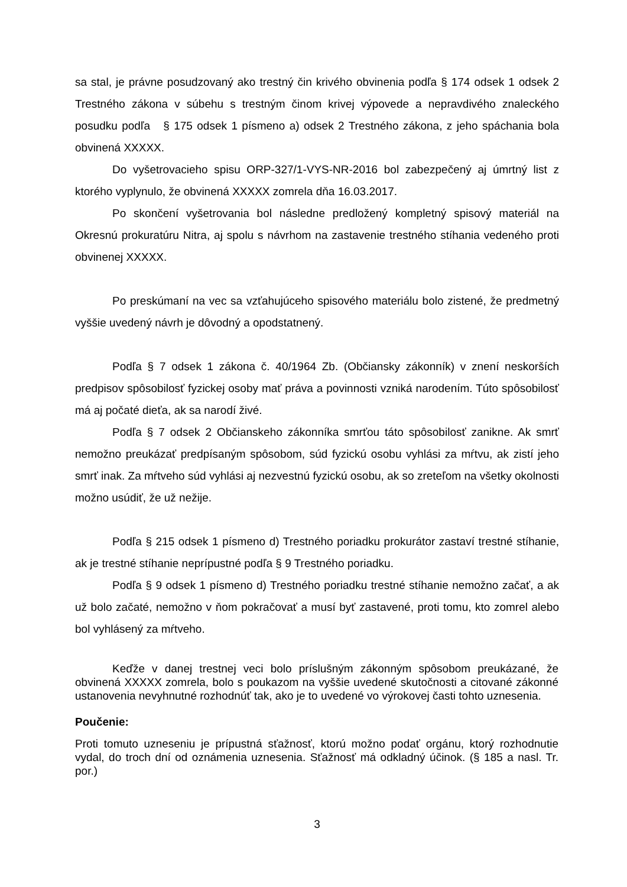sa stal, je právne posudzovaný ako trestný čin krivého obvinenia podľa § 174 odsek 1 odsek 2 Trestného zákona v súbehu s trestným činom krivej výpovede a nepravdivého znaleckého posudku podľa § 175 odsek 1 písmeno a) odsek 2 Trestného zákona, z jeho spáchania bola obvinená XXXXX.
Do vyšetrovacieho spisu ORP-327/1-VYS-NR-2016 bol zabezpečený aj úmrtný list z ktorého vyplynulo, že obvinená XXXXX zomrela dňa 16.03.2017.
Po skončení vyšetrovania bol následne predložený kompletný spisový materiál na Okresnú prokuratúru Nitra, aj spolu s návrhom na zastavenie trestného stíhania vedeného proti obvinenej XXXXX.
Po preskúmaní na vec sa vzťahujúceho spisového materiálu bolo zistené, že predmetný vyššie uvedený návrh je dôvodný a opodstatnený.
Podľa § 7 odsek 1 zákona č. 40/1964 Zb. (Občiansky zákonník) v znení neskorších predpisov spôsobilosť fyzickej osoby mať práva a povinnosti vzniká narodením. Túto spôsobilosť má aj počaté dieťa, ak sa narodí živé.
Podľa § 7 odsek 2 Občianskeho zákonníka smrťou táto spôsobilosť zanikne. Ak smrť nemožno preukázať predpísaným spôsobom, súd fyzickú osobu vyhlási za mŕtvu, ak zistí jeho smrť inak. Za mŕtveho súd vyhlási aj nezvestnú fyzickú osobu, ak so zreteľom na všetky okolnosti možno usúdiť, že už nežije.
Podľa § 215 odsek 1 písmeno d) Trestného poriadku prokurátor zastaví trestné stíhanie, ak je trestné stíhanie neprípustné podľa § 9 Trestného poriadku.
Podľa § 9 odsek 1 písmeno d) Trestného poriadku trestné stíhanie nemožno začať, a ak už bolo začaté, nemožno v ňom pokračovať a musí byť zastavené, proti tomu, kto zomrel alebo bol vyhlásený za mŕtveho.
Keďže v danej trestnej veci bolo príslušným zákonným spôsobom preukázané, že obvinená XXXXX zomrela, bolo s poukazom na vyššie uvedené skutočnosti a citované zákonné ustanovenia nevyhnutné rozhodnúť tak, ako je to uvedené vo výrokovej časti tohto uznesenia.
Poučenie:
Proti tomuto uzneseniu je prípustná sťažnosť, ktorú možno podať orgánu, ktorý rozhodnutie vydal, do troch dní od oznámenia uznesenia. Sťažnosť má odkladný účinok. (§ 185 a nasl. Tr. por.)
3